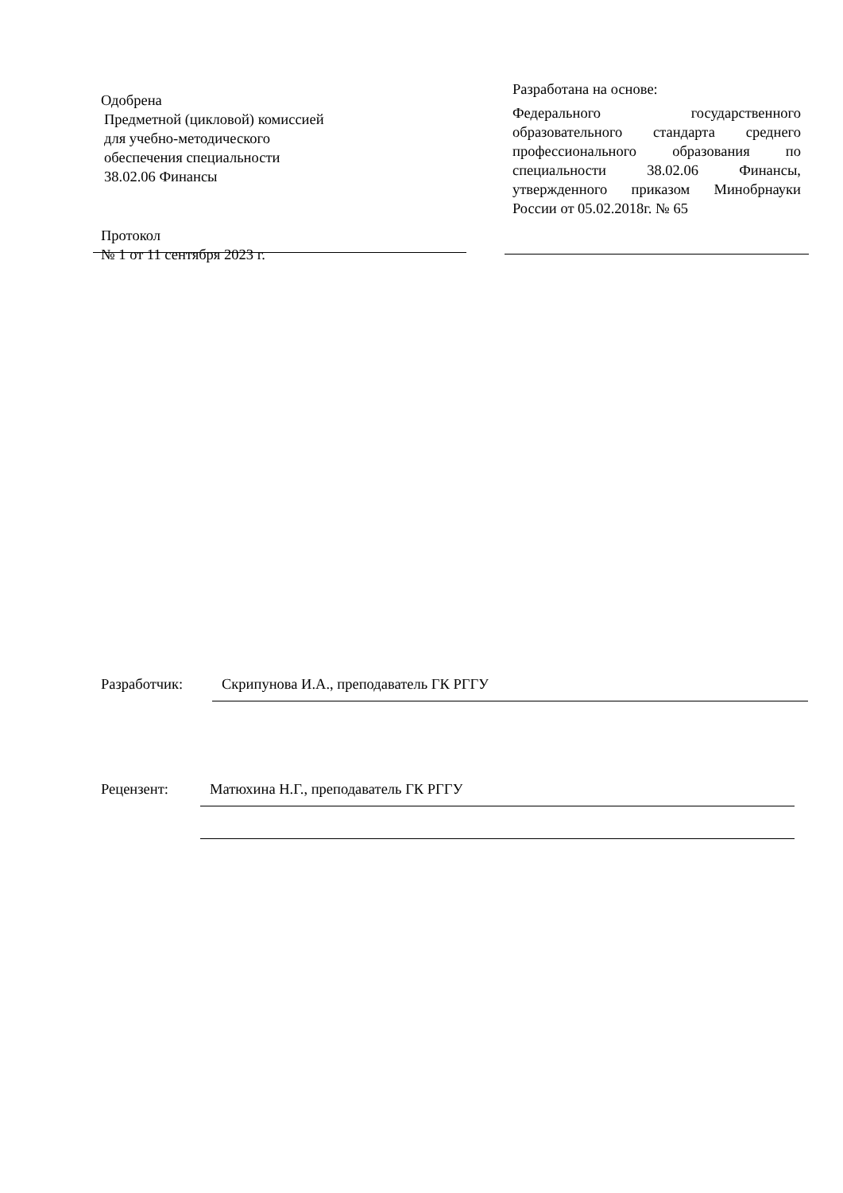Одобрена
Предметной (цикловой) комиссией
для учебно-методического
обеспечения специальности
38.02.06 Финансы
Протокол
№ 1 от 11 сентября 2023 г.
Разработана на основе:
Федерального государственного образовательного стандарта среднего профессионального образования по специальности 38.02.06 Финансы, утвержденного приказом Минобрнауки России от 05.02.2018г. № 65
Разработчик: Скрипунова И.А., преподаватель ГК РГГУ
Рецензент: Матюхина Н.Г., преподаватель ГК РГГУ